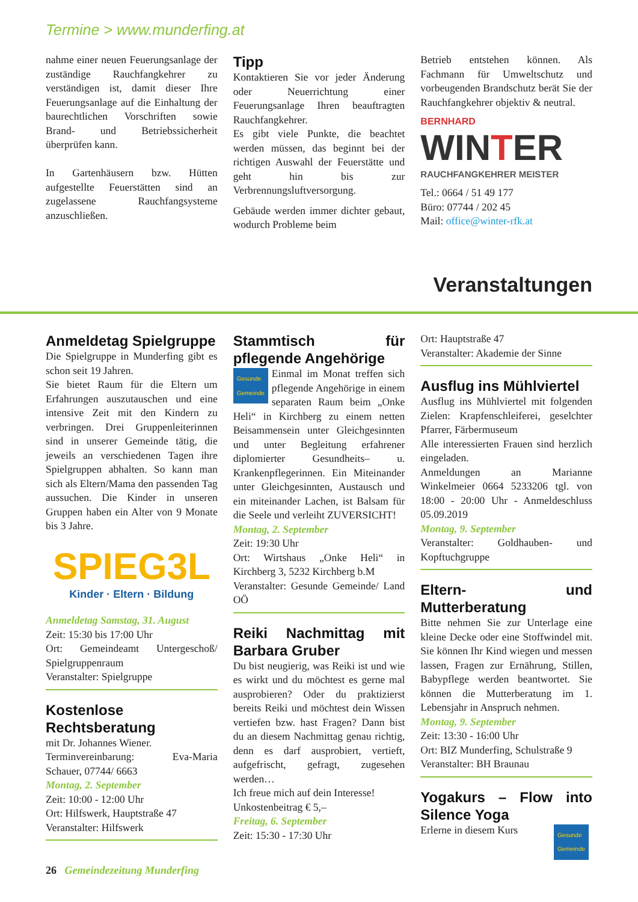Termine > www.munderfing.at
nahme einer neuen Feuerungsanlage der zuständige Rauchfangkehrer zu verständigen ist, damit dieser Ihre Feuerungsanlage auf die Einhaltung der baurechtlichen Vorschriften sowie Brand- und Betriebssicherheit überprüfen kann.
In Gartenhäusern bzw. Hütten aufgestellte Feuerstätten sind an zugelassene Rauchfangsysteme anzuschließen.
Tipp
Kontaktieren Sie vor jeder Änderung oder Neuerrichtung einer Feuerungsanlage Ihren beauftragten Rauchfangkehrer.
Es gibt viele Punkte, die beachtet werden müssen, das beginnt bei der richtigen Auswahl der Feuerstätte und geht hin bis zur Verbrennungsluftversorgung.
Gebäude werden immer dichter gebaut, wodurch Probleme beim
Betrieb entstehen können. Als Fachmann für Umweltschutz und vorbeugenden Brandschutz berät Sie der Rauchfangkehrer objektiv & neutral.
BERNHARD
WINTER
RAUCHFANGKEHRER MEISTER
Tel.: 0664 / 51 49 177
Büro: 07744 / 202 45
Mail: office@winter-rfk.at
Veranstaltungen
Anmeldetag Spielgruppe
Die Spielgruppe in Munderfing gibt es schon seit 19 Jahren.
Sie bietet Raum für die Eltern um Erfahrungen auszutauschen und eine intensive Zeit mit den Kindern zu verbringen. Drei Gruppenleiterinnen sind in unserer Gemeinde tätig, die jeweils an verschiedenen Tagen ihre Spielgruppen abhalten. So kann man sich als Eltern/Mama den passenden Tag aussuchen. Die Kinder in unseren Gruppen haben ein Alter von 9 Monate bis 3 Jahre.
SPIEG3L
Kinder · Eltern · Bildung
Anmeldetag Samstag, 31. August
Zeit: 15:30 bis 17:00 Uhr
Ort: Gemeindeamt Untergeschoß/ Spielgruppenraum
Veranstalter: Spielgruppe
Kostenlose Rechtsberatung
mit Dr. Johannes Wiener.
Terminvereinbarung: Eva-Maria Schauer, 07744/ 6663
Montag, 2. September
Zeit: 10:00 - 12:00 Uhr
Ort: Hilfswerk, Hauptstraße 47
Veranstalter: Hilfswerk
Stammtisch für pflegende Angehörige
Gesunde
Gemeinde Einmal im Monat treffen sich pflegende Angehörige in einem separaten Raum beim „Onke Heli“ in Kirchberg zu einem netten Beisammensein unter Gleichgesinnten und unter Begleitung erfahrener diplomierter Gesundheits– u. Krankenpflegerinnen. Ein Miteinander unter Gleichgesinnten, Austausch und ein miteinander Lachen, ist Balsam für die Seele und verleiht ZUVERSICHT!
Montag, 2. September
Zeit: 19:30 Uhr
Ort: Wirtshaus „Onke Heli“ in Kirchberg 3, 5232 Kirchberg b.M
Veranstalter: Gesunde Gemeinde/ Land OÖ
Reiki Nachmittag mit Barbara Gruber
Du bist neugierig, was Reiki ist und wie es wirkt und du möchtest es gerne mal ausprobieren? Oder du praktizierst bereits Reiki und möchtest dein Wissen vertiefen bzw. hast Fragen? Dann bist du an diesem Nachmittag genau richtig, denn es darf ausprobiert, vertieft, aufgefrischt, gefragt, zugesehen werden…
Ich freue mich auf dein Interesse!
Unkostenbeitrag € 5,–
Freitag, 6. September
Zeit: 15:30 - 17:30 Uhr
Ort: Hauptstraße 47
Veranstalter: Akademie der Sinne
Ausflug ins Mühlviertel
Ausflug ins Mühlviertel mit folgenden Zielen: Krapfenschleiferei, geselchter Pfarrer, Färbermuseum
Alle interessierten Frauen sind herzlich eingeladen.
Anmeldungen an Marianne Winkelmeier 0664 5233206 tgl. von 18:00 - 20:00 Uhr - Anmeldeschluss 05.09.2019
Montag, 9. September
Veranstalter: Goldhauben- und Kopftuchgruppe
Eltern- und Mutterberatung
Bitte nehmen Sie zur Unterlage eine kleine Decke oder eine Stoffwindel mit. Sie können Ihr Kind wiegen und messen lassen, Fragen zur Ernährung, Stillen, Babypflege werden beantwortet. Sie können die Mutterberatung im 1. Lebensjahr in Anspruch nehmen.
Montag, 9. September
Zeit: 13:30 - 16:00 Uhr
Ort: BIZ Munderfing, Schulstraße 9
Veranstalter: BH Braunau
Yogakurs – Flow into Silence Yoga
Erlerne in diesem Kurs Gesunde
Gemeinde
26 Gemeindezeitung Munderfing